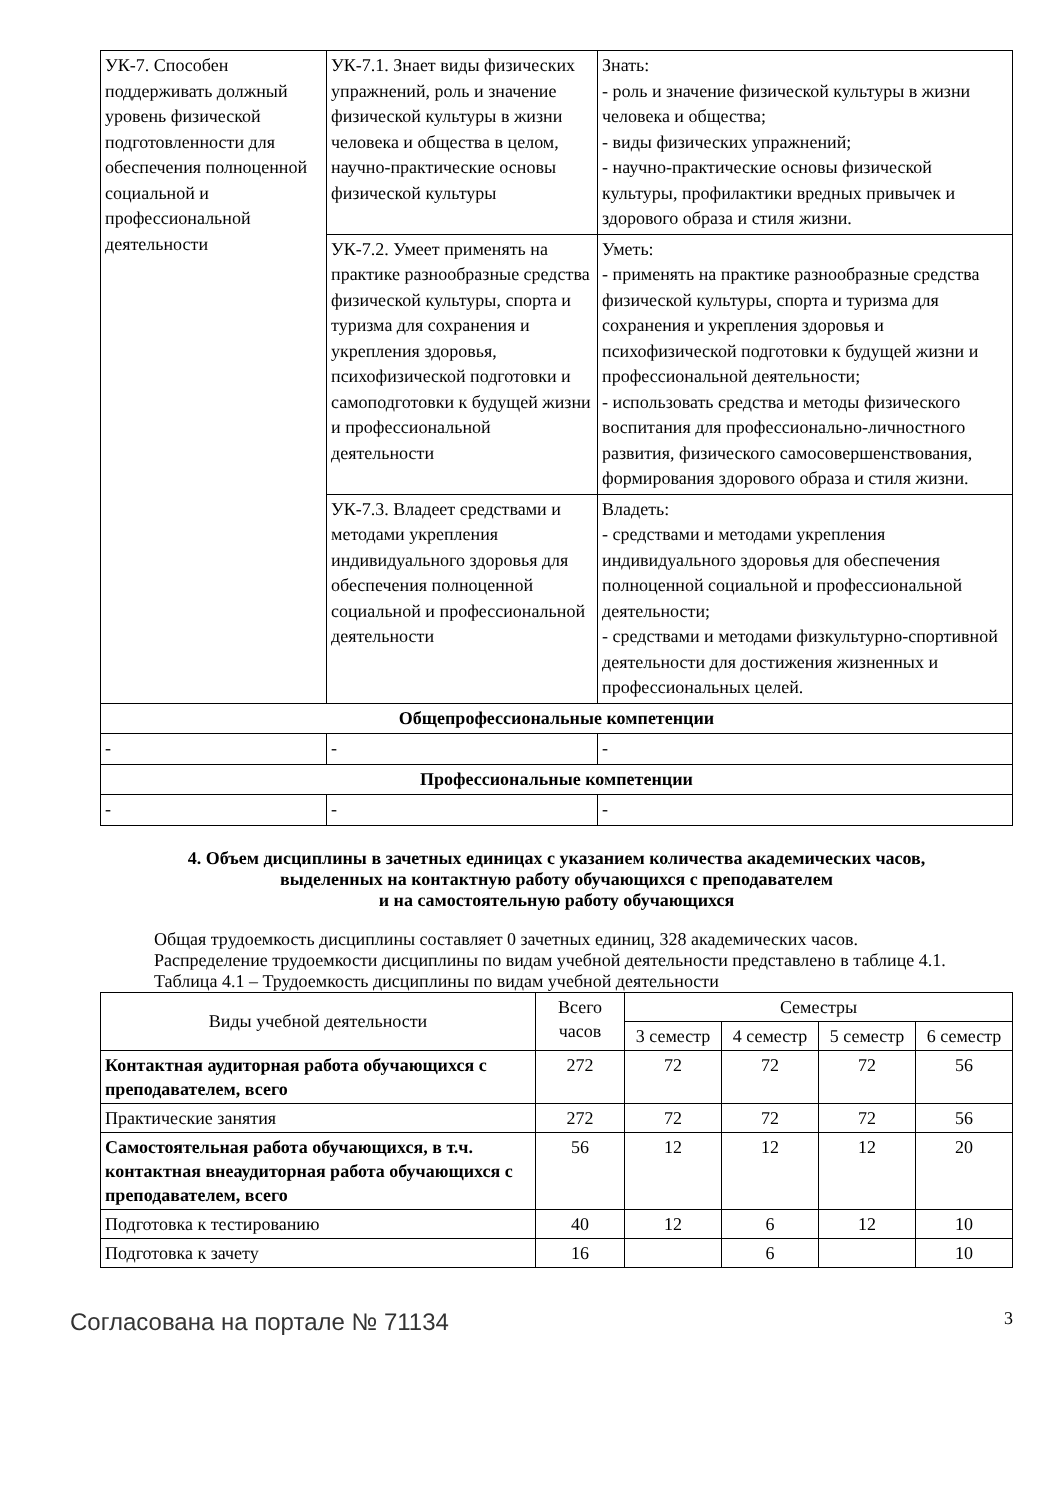| УК-7. Способен поддерживать должный уровень физической подготовленности для обеспечения полноценной социальной и профессиональной деятельности | УК-7.1. Знает виды физических упражнений, роль и значение физической культуры в жизни человека и общества в целом, научно-практические основы физической культуры | Знать: - роль и значение физической культуры в жизни человека и общества; - виды физических упражнений; - научно-практические основы физической культуры, профилактики вредных привычек и здорового образа и стиля жизни. |
| | УК-7.2. Умеет применять на практике разнообразные средства физической культуры, спорта и туризма для сохранения и укрепления здоровья, психофизической подготовки и самоподготовки к будущей жизни и профессиональной деятельности | Уметь: - применять на практике разнообразные средства физической культуры, спорта и туризма для сохранения и укрепления здоровья и психофизической подготовки к будущей жизни и профессиональной деятельности; - использовать средства и методы физического воспитания для профессионально-личностного развития, физического самосовершенствования, формирования здорового образа и стиля жизни. |
| | УК-7.3. Владеет средствами и методами укрепления индивидуального здоровья для обеспечения полноценной социальной и профессиональной деятельности | Владеть: - средствами и методами укрепления индивидуального здоровья для обеспечения полноценной социальной и профессиональной деятельности; - средствами и методами физкультурно-спортивной деятельности для достижения жизненных и профессиональных целей. |
| Общепрофессиональные компетенции | | |
| - | - | - |
| Профессиональные компетенции | | |
| - | - | - |
4. Объем дисциплины в зачетных единицах с указанием количества академических часов,
выделенных на контактную работу обучающихся с преподавателем
и на самостоятельную работу обучающихся
Общая трудоемкость дисциплины составляет 0 зачетных единиц, 328 академических часов.
Распределение трудоемкости дисциплины по видам учебной деятельности представлено в таблице 4.1.
Таблица 4.1 – Трудоемкость дисциплины по видам учебной деятельности
| Виды учебной деятельности | Всего часов | Семестры | | | |
| --- | --- | --- | --- | --- | --- |
| | | 3 семестр | 4 семестр | 5 семестр | 6 семестр |
| Контактная аудиторная работа обучающихся с преподавателем, всего | 272 | 72 | 72 | 72 | 56 |
| Практические занятия | 272 | 72 | 72 | 72 | 56 |
| Самостоятельная работа обучающихся, в т.ч. контактная внеаудиторная работа обучающихся с преподавателем, всего | 56 | 12 | 12 | 12 | 20 |
| Подготовка к тестированию | 40 | 12 | 6 | 12 | 10 |
| Подготовка к зачету | 16 | | 6 | | 10 |
Согласована на портале № 71134 3